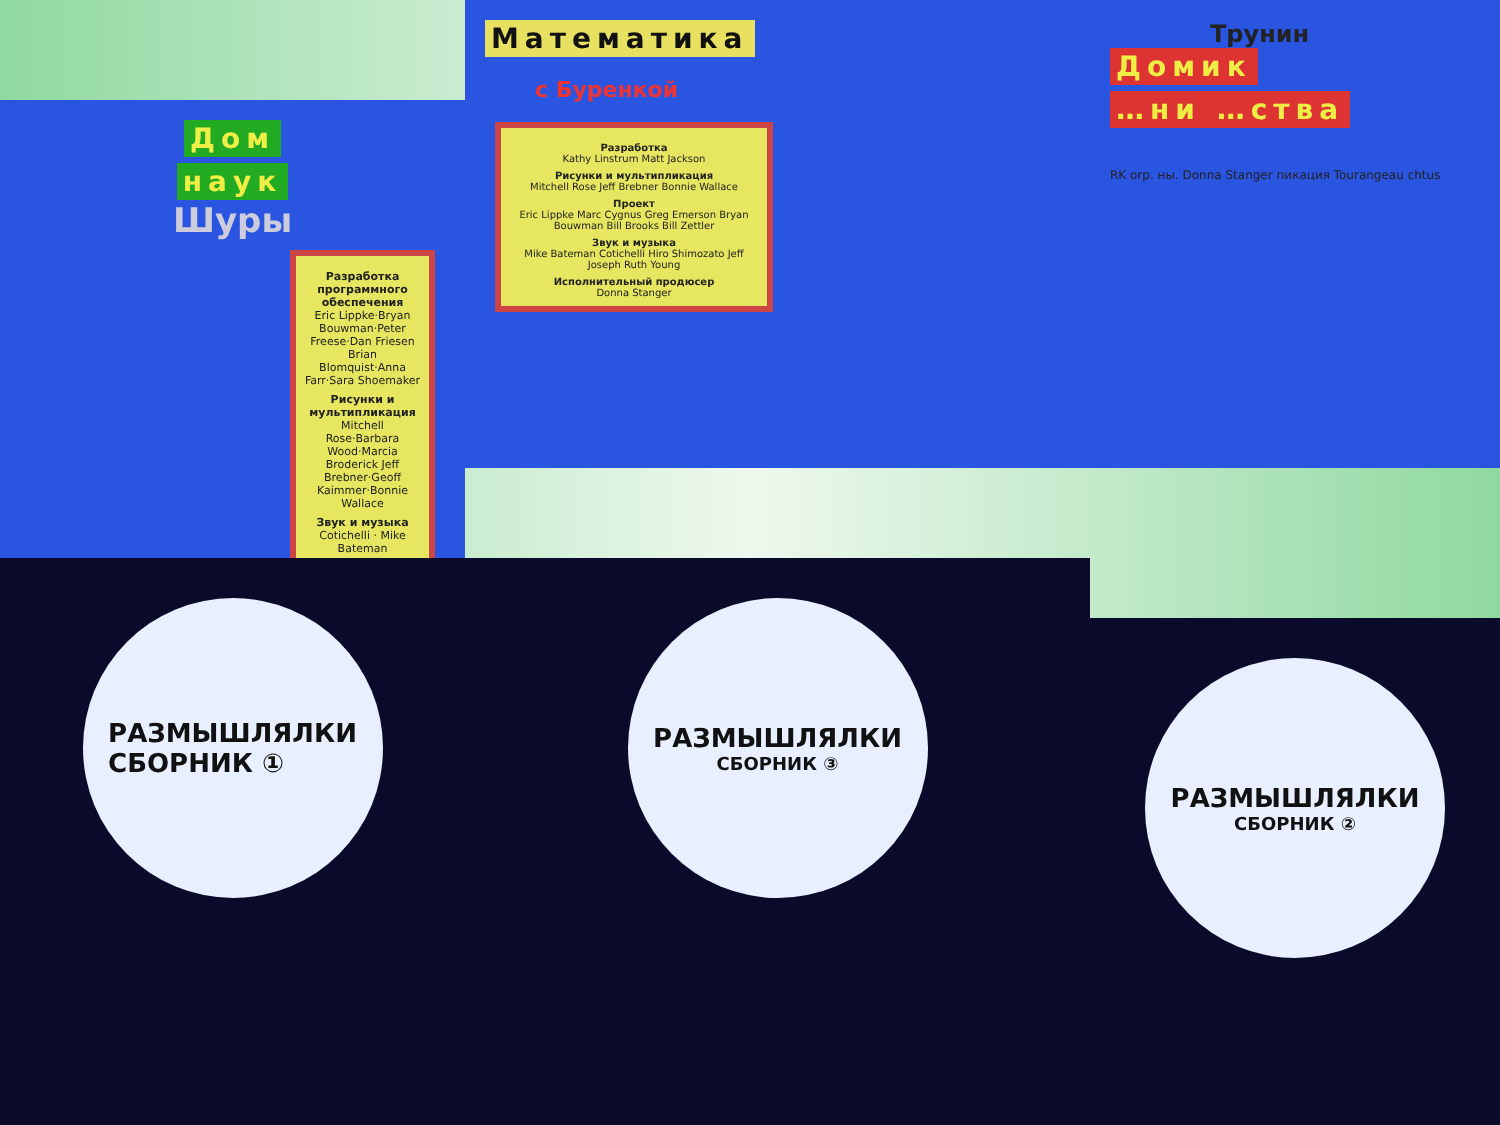Математика
с Буренкой
Разработка
Kathy Linstrum Matt Jackson
Рисунки и мультипликация
Mitchell Rose Jeff Brebner Bonnie Wallace
Проект
Eric Lippke Marc Cygnus Greg Emerson Bryan Bouwman Bill Brooks Bill Zettler
Звук и музыка
Mike Bateman Cotichelli Hiro Shimozato Jeff Joseph Ruth Young
Исполнительный продюсер
Donna Stanger
Дом
наук
Шуры
Разработка программного обеспечения
Eric Lippke·Bryan Bouwman·Peter Freese·Dan Friesen Brian Blomquist·Anna Farr·Sara Shoemaker
Рисунки и мультипликация
Mitchell Rose·Barbara Wood·Marcia Broderick Jeff Brebner·Geoff Kaimmer·Bonnie Wallace
Звук и музыка
Cotichelli · Mike Bateman
Трунин
Домик
…ни …ства
RK orp. ны. Donna Stanger пикация Tourangeau chtus
РАЗМЫШЛЯЛКИ
СБОРНИК ①
РАЗМЫШЛЯЛКИ
СБОРНИК ③
РАЗМЫШЛЯЛКИ
СБОРНИК ②